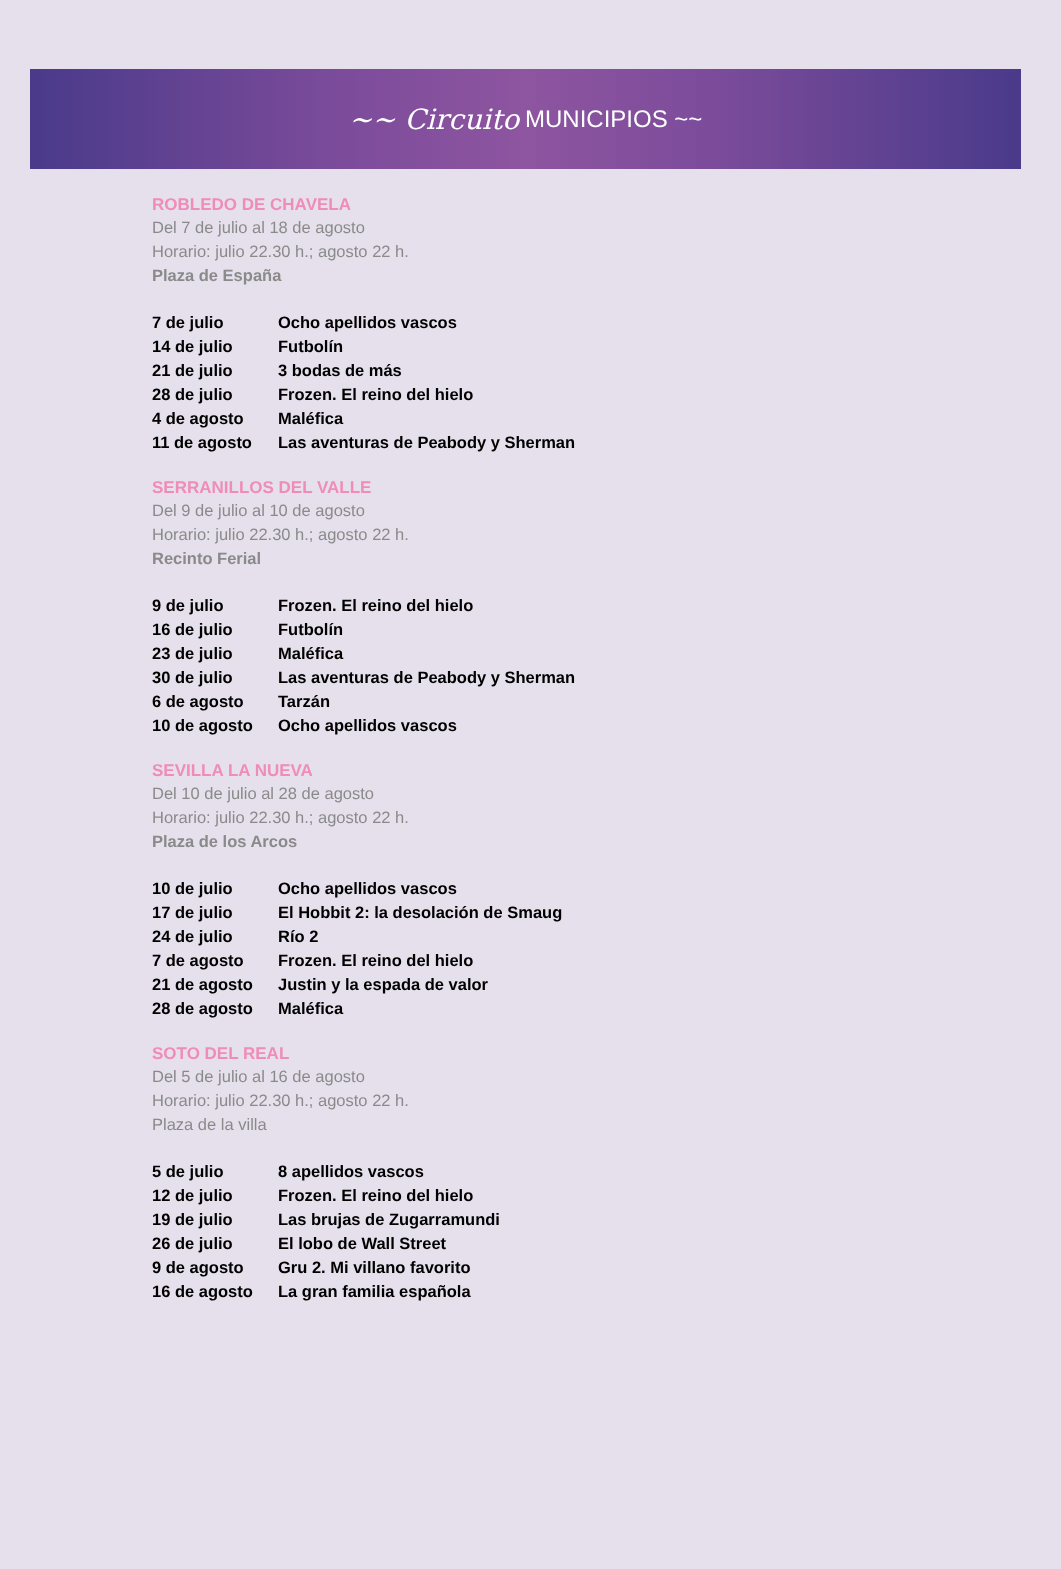~~ Circuito MUNICIPIOS ~~
ROBLEDO DE CHAVELA
Del 7 de julio al 18 de agosto
Horario: julio 22.30 h.; agosto 22 h.
Plaza de España
| 7 de julio | Ocho apellidos vascos |
| 14 de julio | Futbolín |
| 21 de julio | 3 bodas de más |
| 28 de julio | Frozen. El reino del hielo |
| 4 de agosto | Maléfica |
| 11 de agosto | Las aventuras de Peabody y Sherman |
SERRANILLOS DEL VALLE
Del 9 de julio al 10 de agosto
Horario: julio 22.30 h.; agosto 22 h.
Recinto Ferial
| 9 de julio | Frozen. El reino del hielo |
| 16 de julio | Futbolín |
| 23 de julio | Maléfica |
| 30 de julio | Las aventuras de Peabody y Sherman |
| 6 de agosto | Tarzán |
| 10 de agosto | Ocho apellidos vascos |
SEVILLA LA NUEVA
Del 10 de julio al 28 de agosto
Horario: julio 22.30 h.; agosto 22 h.
Plaza de los Arcos
| 10 de julio | Ocho apellidos vascos |
| 17 de julio | El Hobbit 2: la desolación de Smaug |
| 24 de julio | Río 2 |
| 7 de agosto | Frozen. El reino del hielo |
| 21 de agosto | Justin y la espada de valor |
| 28 de agosto | Maléfica |
SOTO DEL REAL
Del 5 de julio al 16 de agosto
Horario: julio 22.30 h.; agosto 22 h.
Plaza de la villa
| 5 de julio | 8 apellidos vascos |
| 12 de julio | Frozen. El reino del hielo |
| 19 de julio | Las brujas de Zugarramundi |
| 26 de julio | El lobo de Wall Street |
| 9 de agosto | Gru 2. Mi villano favorito |
| 16 de agosto | La gran familia española |